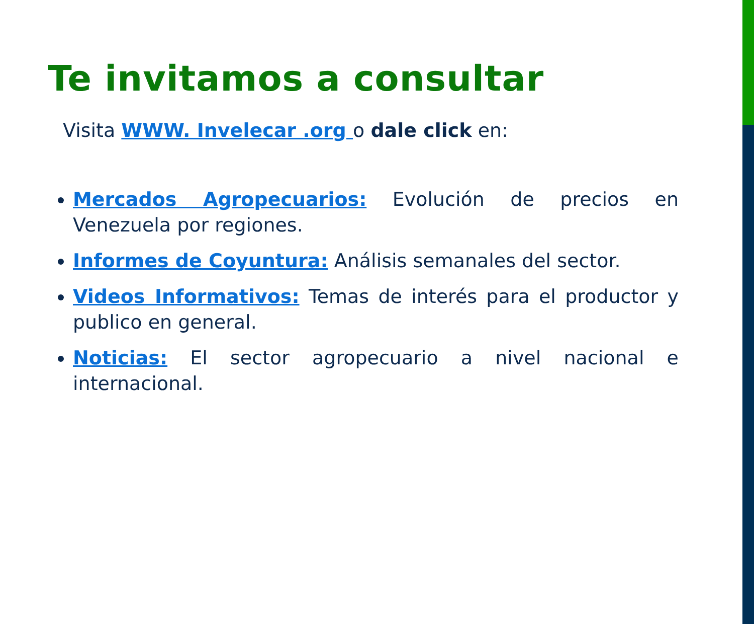Te invitamos a consultar
Visita WWW. Invelecar .org o dale click en:
Mercados Agropecuarios: Evolución de precios en Venezuela por regiones.
Informes de Coyuntura: Análisis semanales del sector.
Videos Informativos: Temas de interés para el productor y publico en general.
Noticias: El sector agropecuario a nivel nacional e internacional.